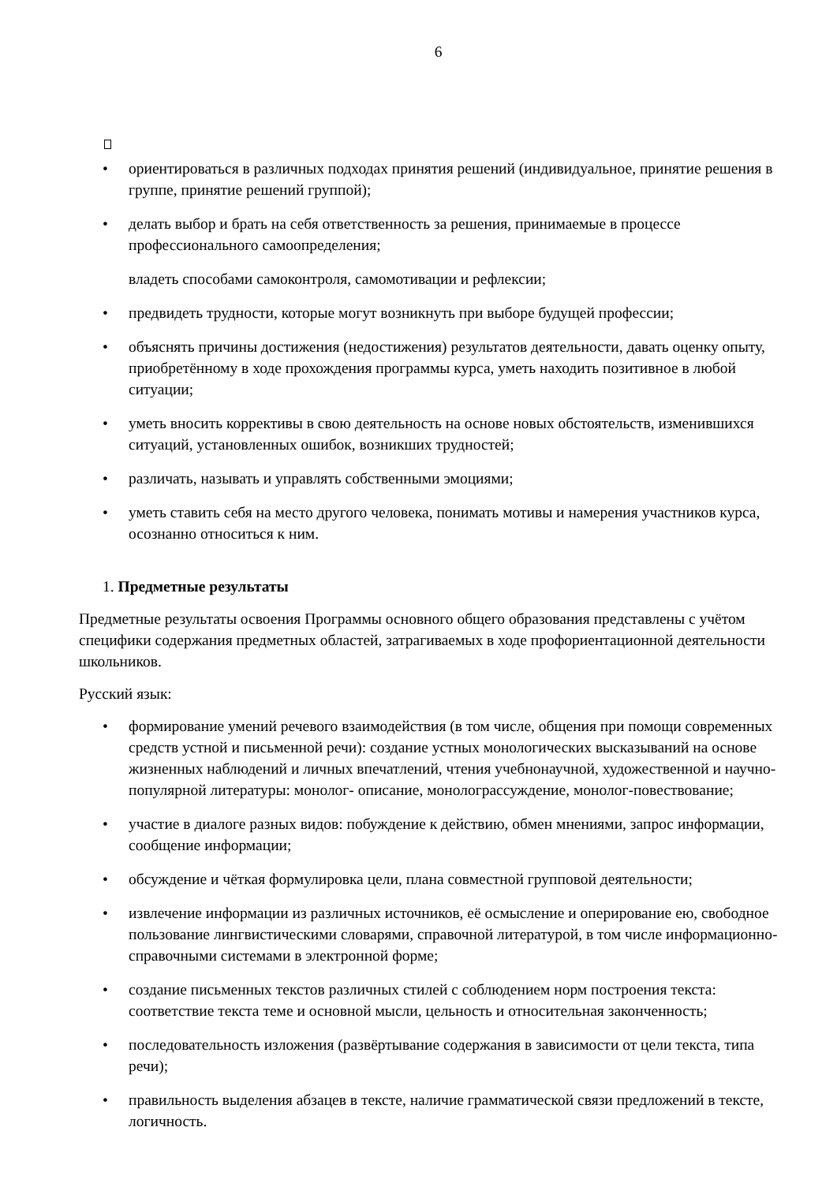6
• ориентироваться в различных подходах принятия решений (индивидуальное, принятие решения в группе, принятие решений группой);
• делать выбор и брать на себя ответственность за решения, принимаемые в процессе профессионального самоопределения;
владеть способами самоконтроля, самомотивации и рефлексии;
• предвидеть трудности, которые могут возникнуть при выборе будущей профессии;
• объяснять причины достижения (недостижения) результатов деятельности, давать оценку опыту, приобретённому в ходе прохождения программы курса, уметь находить позитивное в любой ситуации;
• уметь вносить коррективы в свою деятельность на основе новых обстоятельств, изменившихся ситуаций, установленных ошибок, возникших трудностей;
• различать, называть и управлять собственными эмоциями;
• уметь ставить себя на место другого человека, понимать мотивы и намерения участников курса, осознанно относиться к ним.
1. Предметные результаты
Предметные результаты освоения Программы основного общего образования представлены с учётом специфики содержания предметных областей, затрагиваемых в ходе профориентационной деятельности школьников.
Русский язык:
• формирование умений речевого взаимодействия (в том числе, общения при помощи современных средств устной и письменной речи): создание устных монологических высказываний на основе жизненных наблюдений и личных впечатлений, чтения учебнонаучной, художественной и научно-популярной литературы: монолог- описание, монолограссуждение, монолог-повествование;
• участие в диалоге разных видов: побуждение к действию, обмен мнениями, запрос информации, сообщение информации;
• обсуждение и чёткая формулировка цели, плана совместной групповой деятельности;
• извлечение информации из различных источников, её осмысление и оперирование ею, свободное пользование лингвистическими словарями, справочной литературой, в том числе информационно-справочными системами в электронной форме;
• создание письменных текстов различных стилей с соблюдением норм построения текста: соответствие текста теме и основной мысли, цельность и относительная законченность;
• последовательность изложения (развёртывание содержания в зависимости от цели текста, типа речи);
• правильность выделения абзацев в тексте, наличие грамматической связи предложений в тексте, логичность.